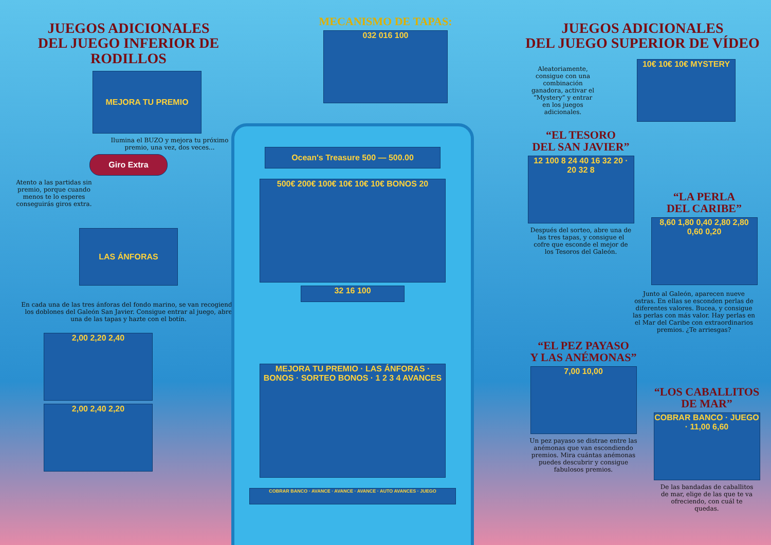JUEGOS ADICIONALES
DEL JUEGO INFERIOR DE RODILLOS
MEJORA TU PREMIO
Ilumina el BUZO y mejora tu próximo premio, una vez, dos veces...
Giro Extra
Atento a las partidas sin premio, porque cuando menos te lo esperes conseguirás giros extra.
LAS ÁNFORAS
En cada una de las tres ánforas del fondo marino, se van recogiendo los doblones del Galeón San Javier. Consigue entrar al juego, abre una de las tapas y hazte con el botín.
2,00 2,20 2,40
2,00 2,40 2,20
MECANISMO DE TAPAS:
032 016 100
Ocean's Treasure 500 — 500.00
500€ 200€ 100€ 10€ 10€ 10€ BONOS 20
32 16 100
MEJORA TU PREMIO · LAS ÁNFORAS · BONOS · SORTEO BONOS · 1 2 3 4 AVANCES
COBRAR BANCO · AVANCE · AVANCE · AVANCE · AUTO AVANCES · JUEGO
JUEGOS ADICIONALES
DEL JUEGO SUPERIOR DE VÍDEO
Aleatoriamente, consigue con una combinación ganadora, activar el “Mystery” y entrar en los juegos adicionales.
10€ 10€ 10€ MYSTERY
“EL TESORO
DEL SAN JAVIER”
12 100 8 24 40 16 32 20 · 20 32 8
Después del sorteo, abre una de las tres tapas, y consigue el cofre que esconde el mejor de los Tesoros del Galeón.
“LA PERLA
DEL CARIBE”
8,60 1,80 0,40 2,80 2,80 0,60 0,20
Junto al Galeón, aparecen nueve ostras. En ellas se esconden perlas de diferentes valores. Bucea, y consigue las perlas con más valor. Hay perlas en el Mar del Caribe con extraordinarios premios. ¿Te arriesgas?
“EL PEZ PAYASO
Y LAS ANÉMONAS”
7,00 10,00
Un pez payaso se distrae entre las anémonas que van escondiendo premios. Mira cuántas anémonas puedes descubrir y consigue fabulosos premios.
“LOS CABALLITOS
DE MAR”
COBRAR BANCO · JUEGO · 11,00 6,60
De las bandadas de caballitos de mar, elige de las que te va ofreciendo, con cuál te quedas.